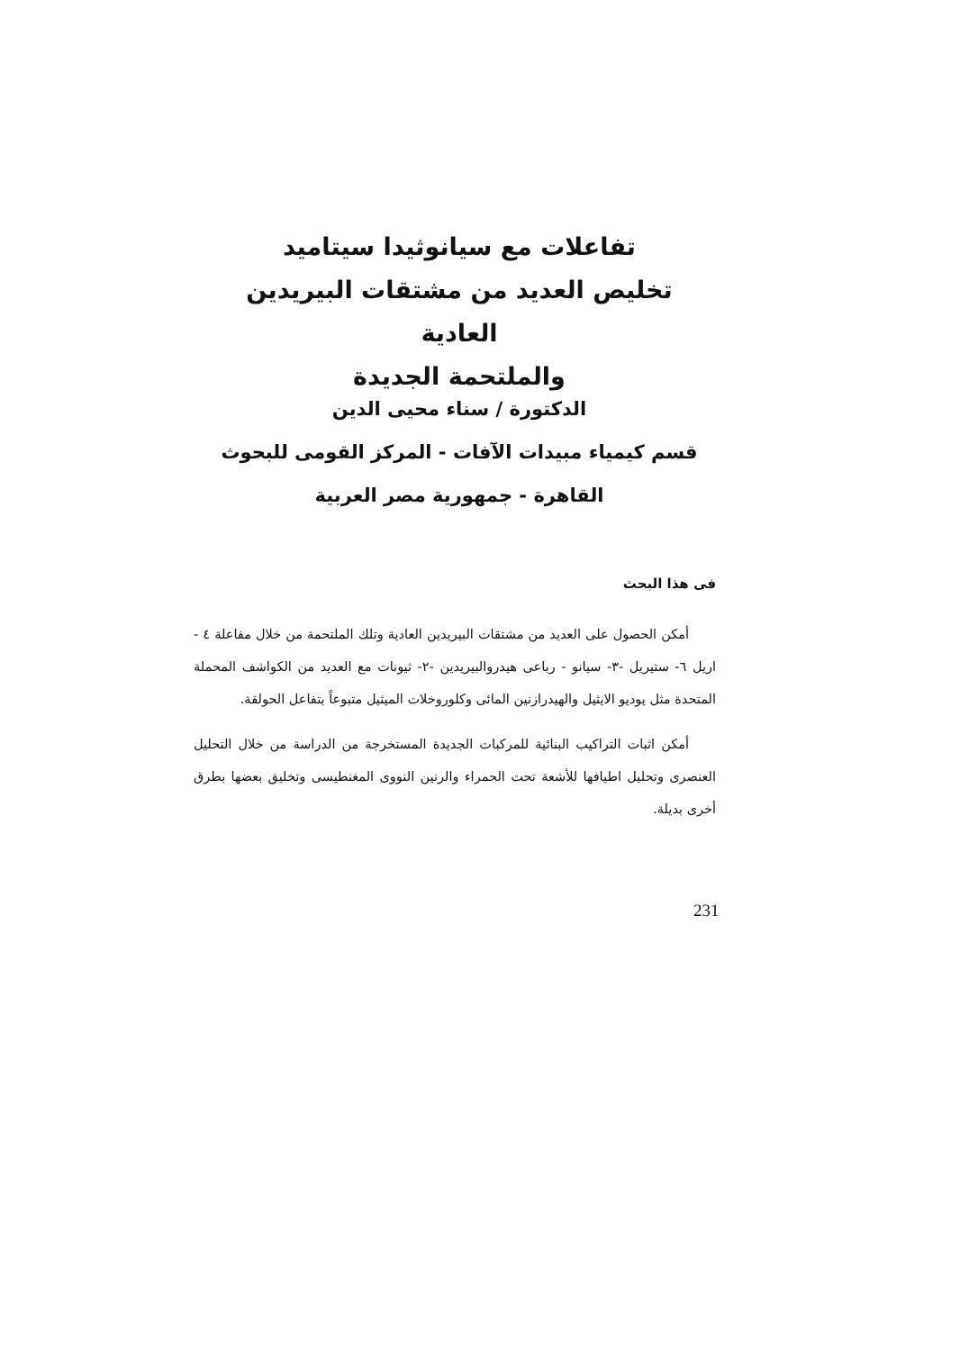تفاعلات مع سيانوثيدا سيتاميد
تخليص العديد من مشتقات البيريدين العادية
والملتحمة الجديدة
الدكتورة / سناء محيى الدين
قسم كيمياء مبيدات الآفات - المركز القومى للبحوث
القاهرة - جمهورية مصر العربية
فى هذا البحث
أمكن الحصول على العديد من مشتقات البيريدين العادية وتلك الملتحمة من خلال مفاعلة ٤ - اريل ٦- ستيريل -٣- سيانو - رباعى هيدروالبيريدين -٢- ثيونات مع العديد من الكواشف المحملة المتحدة مثل يوديو الايثيل والهيدرازنين المائى وكلوروخلات الميثيل متبوعاً بتفاعل الحولقة.
أمكن اثبات التراكيب البنائية للمركبات الجديدة المستخرجة من الدراسة من خلال التحليل العنصرى وتحليل اطيافها للأشعة تحت الحمراء والرنين النووى المغنطيسى وتخليق بعضها بطرق أخرى بديلة.
231